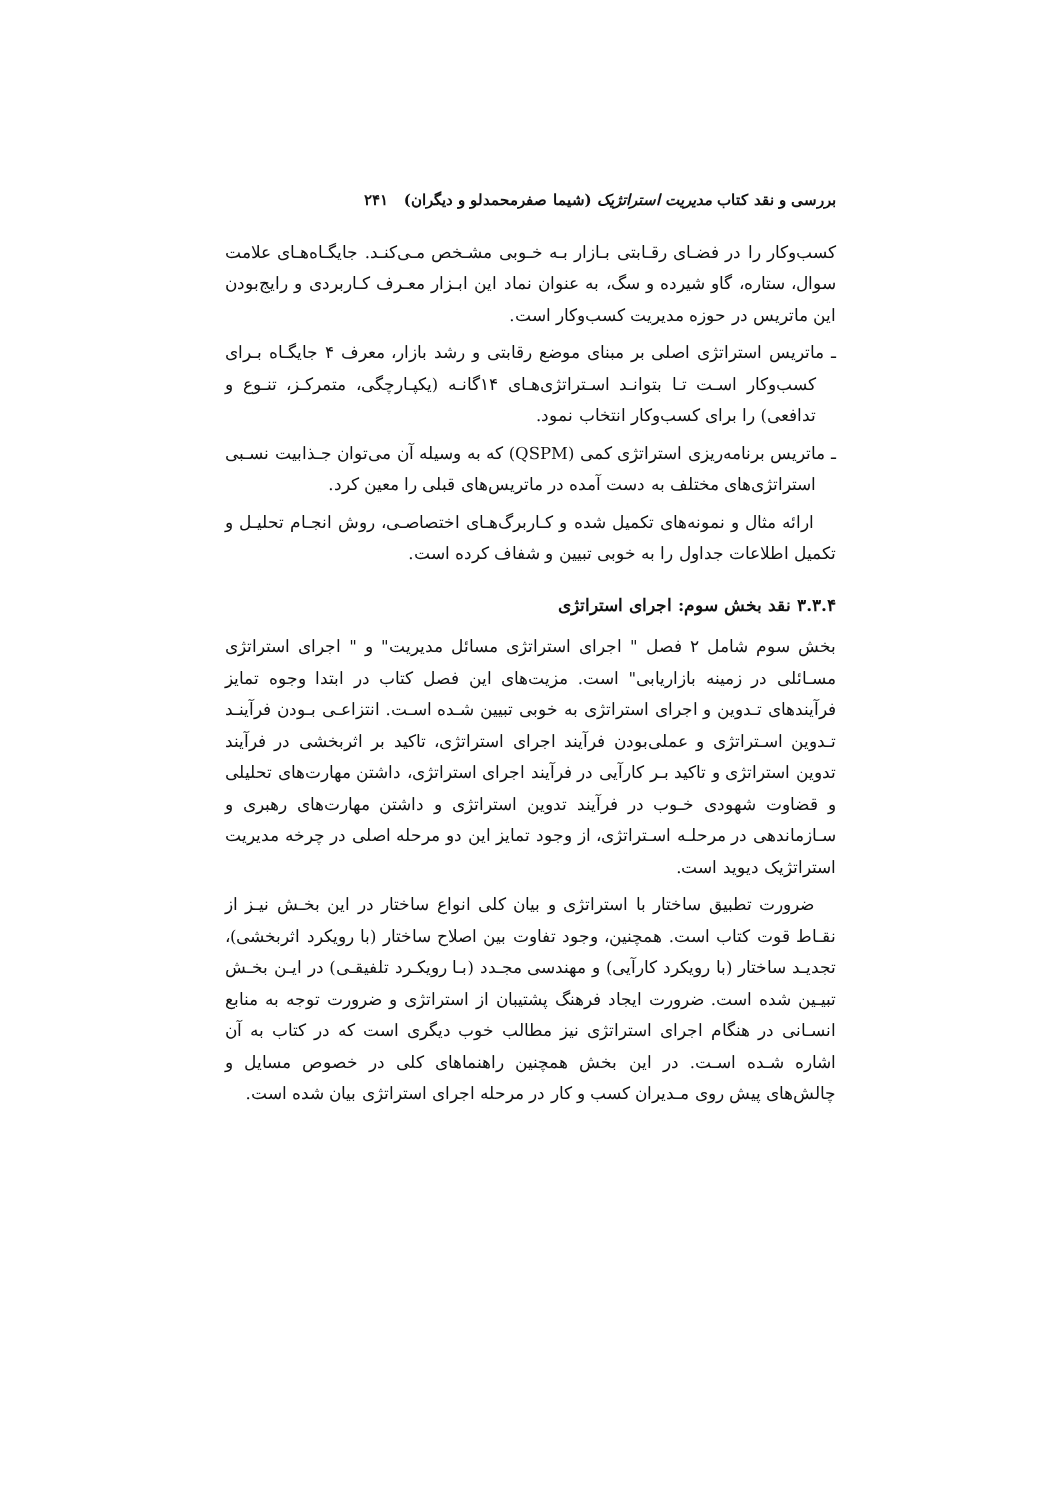بررسی و نقد کتاب مدیریت استراتژیک (شیما صفرمحمدلو و دیگران) ۲۴۱
کسب‌وکار را در فضـای رقـابتی بـازار بـه خـوبی مشـخص مـی‌کنـد. جایگـاه‌هـای علامت سوال، ستاره، گاو شیرده و سگ، به عنوان نماد این ابـزار معـرف کـاربردی و رایج‌بودن این ماتریس در حوزه مدیریت کسب‌وکار است.
ـ ماتریس استراتژی اصلی بر مبنای موضع رقابتی و رشد بازار، معرف ۴ جایگـاه بـرای کسب‌وکار اسـت تـا بتوانـد اسـتراتژی‌هـای ۱۴گانـه (یکپـارچگی، متمرکـز، تنـوع و تدافعی) را برای کسب‌وکار انتخاب نمود.
ـ ماتریس برنامه‌ریزی استراتژی کمی (QSPM) که به وسیله آن می‌توان جـذابیت نسـبی استراتژی‌های مختلف به دست آمده در ماتریس‌های قبلی را معین کرد.
ارائه مثال و نمونه‌های تکمیل شده و کـاربرگ‌هـای اختصاصـی، روش انجـام تحلیـل و تکمیل اطلاعات جداول را به خوبی تبیین و شفاف کرده است.
۳.۳.۴ نقد بخش سوم: اجرای استراتژی
بخش سوم شامل ۲ فصل " اجرای استراتژی مسائل مدیریت" و " اجرای استراتژی مسـائلی در زمینه بازاریابی" است. مزیت‌های این فصل کتاب در ابتدا وجوه تمایز فرآیندهای تـدوین و اجرای استراتژی به خوبی تبیین شـده اسـت. انتزاعـی بـودن فرآینـد تـدوین اسـتراتژی و عملی‌بودن فرآیند اجرای استراتژی، تاکید بر اثربخشی در فرآیند تدوین استراتژی و تاکید بـر کارآیی در فرآیند اجرای استراتژی، داشتن مهارت‌های تحلیلی و قضاوت شهودی خـوب در فرآیند تدوین استراتژی و داشتن مهارت‌های رهبری و سـازماندهی در مرحلـه اسـتراتژی، از وجود تمایز این دو مرحله اصلی در چرخه مدیریت استراتژیک دیوید است.
ضرورت تطبیق ساختار با استراتژی و بیان کلی انواع ساختار در این بخـش نیـز از نقـاط قوت کتاب است. همچنین، وجود تفاوت بین اصلاح ساختار (با رویکرد اثربخشی)، تجدیـد ساختار (با رویکرد کارآیی) و مهندسی مجـدد (بـا رویکـرد تلفیقـی) در ایـن بخـش تبیـین شده است. ضرورت ایجاد فرهنگ پشتیبان از استراتژی و ضرورت توجه به منابع انسـانی در هنگام اجرای استراتژی نیز مطالب خوب دیگری است که در کتاب به آن اشاره شـده اسـت. در این بخش همچنین راهنماهای کلی در خصوص مسایل و چالش‌های پیش روی مـدیران کسب و کار در مرحله اجرای استراتژی بیان شده است.